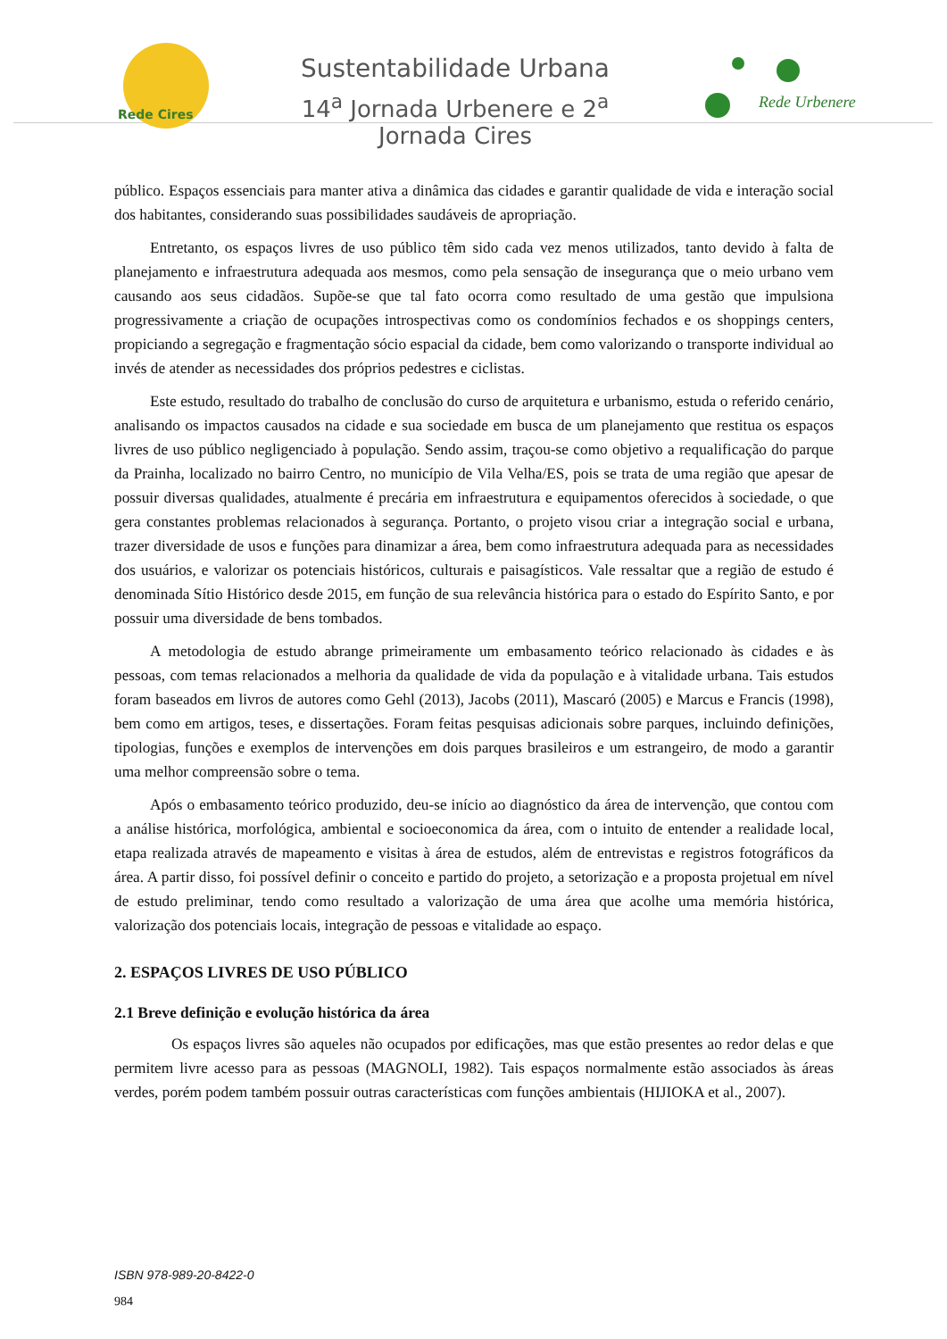Rede Cires
Sustentabilidade Urbana
14<sup>a</sup> Jornada Urbenere e 2<sup>a</sup> Jornada Cires
Rede Urbenere
público. Espaços essenciais para manter ativa a dinâmica das cidades e garantir qualidade de vida e interação social dos habitantes, considerando suas possibilidades saudáveis de apropriação.
Entretanto, os espaços livres de uso público têm sido cada vez menos utilizados, tanto devido à falta de planejamento e infraestrutura adequada aos mesmos, como pela sensação de insegurança que o meio urbano vem causando aos seus cidadãos. Supõe-se que tal fato ocorra como resultado de uma gestão que impulsiona progressivamente a criação de ocupações introspectivas como os condomínios fechados e os shoppings centers, propiciando a segregação e fragmentação sócio espacial da cidade, bem como valorizando o transporte individual ao invés de atender as necessidades dos próprios pedestres e ciclistas.
Este estudo, resultado do trabalho de conclusão do curso de arquitetura e urbanismo, estuda o referido cenário, analisando os impactos causados na cidade e sua sociedade em busca de um planejamento que restitua os espaços livres de uso público negligenciado à população. Sendo assim, traçou-se como objetivo a requalificação do parque da Prainha, localizado no bairro Centro, no município de Vila Velha/ES, pois se trata de uma região que apesar de possuir diversas qualidades, atualmente é precária em infraestrutura e equipamentos oferecidos à sociedade, o que gera constantes problemas relacionados à segurança. Portanto, o projeto visou criar a integração social e urbana, trazer diversidade de usos e funções para dinamizar a área, bem como infraestrutura adequada para as necessidades dos usuários, e valorizar os potenciais históricos, culturais e paisagísticos. Vale ressaltar que a região de estudo é denominada Sítio Histórico desde 2015, em função de sua relevância histórica para o estado do Espírito Santo, e por possuir uma diversidade de bens tombados.
A metodologia de estudo abrange primeiramente um embasamento teórico relacionado às cidades e às pessoas, com temas relacionados a melhoria da qualidade de vida da população e à vitalidade urbana. Tais estudos foram baseados em livros de autores como Gehl (2013), Jacobs (2011), Mascaró (2005) e Marcus e Francis (1998), bem como em artigos, teses, e dissertações. Foram feitas pesquisas adicionais sobre parques, incluindo definições, tipologias, funções e exemplos de intervenções em dois parques brasileiros e um estrangeiro, de modo a garantir uma melhor compreensão sobre o tema.
Após o embasamento teórico produzido, deu-se início ao diagnóstico da área de intervenção, que contou com a análise histórica, morfológica, ambiental e socioeconomica da área, com o intuito de entender a realidade local, etapa realizada através de mapeamento e visitas à área de estudos, além de entrevistas e registros fotográficos da área. A partir disso, foi possível definir o conceito e partido do projeto, a setorização e a proposta projetual em nível de estudo preliminar, tendo como resultado a valorização de uma área que acolhe uma memória histórica, valorização dos potenciais locais, integração de pessoas e vitalidade ao espaço.
2. ESPAÇOS LIVRES DE USO PÚBLICO
2.1 Breve definição e evolução histórica da área
Os espaços livres são aqueles não ocupados por edificações, mas que estão presentes ao redor delas e que permitem livre acesso para as pessoas (MAGNOLI, 1982). Tais espaços normalmente estão associados às áreas verdes, porém podem também possuir outras características com funções ambientais (HIJIOKA et al., 2007).
ISBN 978-989-20-8422-0
984